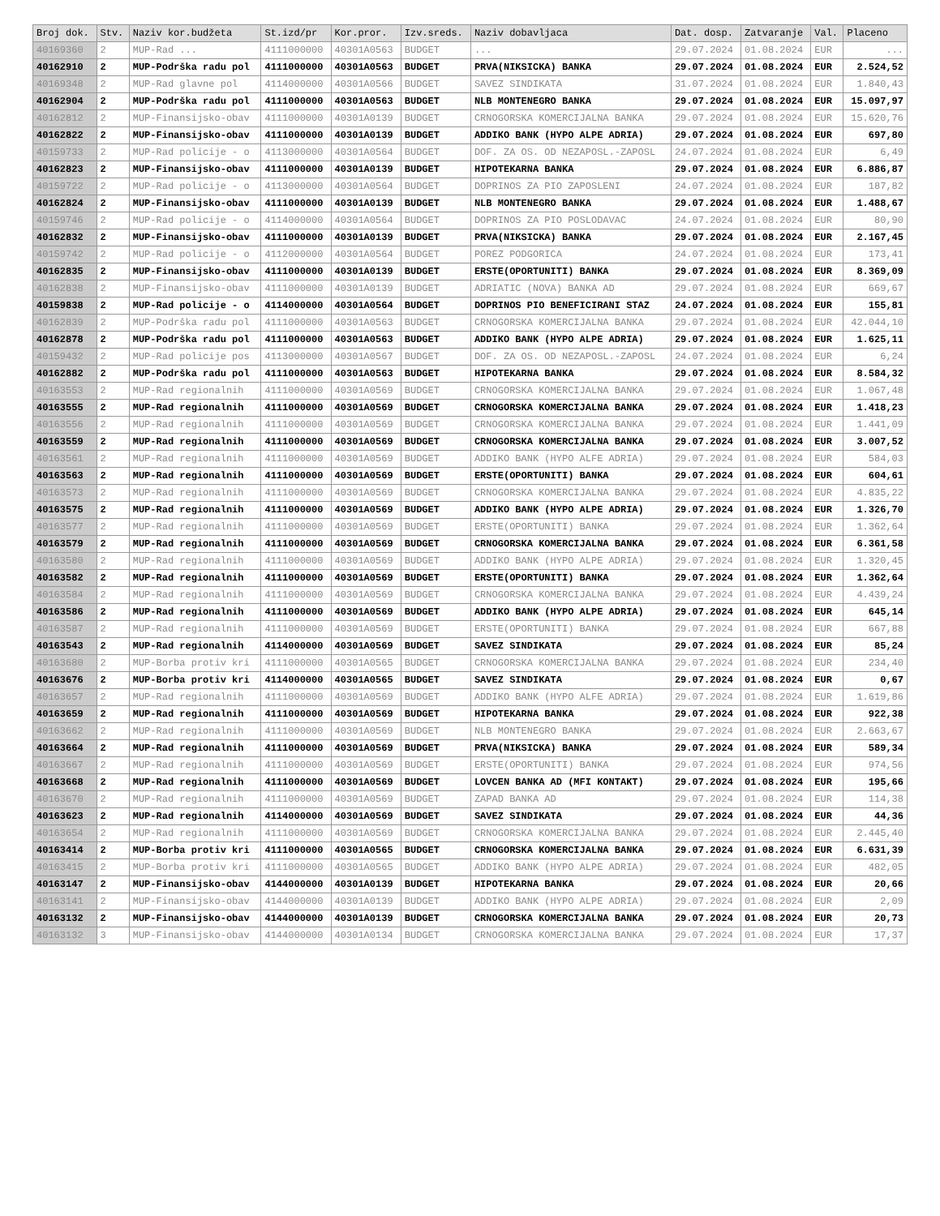| Broj dok. | Stv. | Naziv kor.budžeta | St.izd/pr | Kor.pror. | Izv.sreds. | Naziv dobavljaca | Dat. dosp. | Zatvaranje | Val. | Placeno |
| --- | --- | --- | --- | --- | --- | --- | --- | --- | --- | --- |
| 40169360 | 2 | MUP-Rad ... | 4111000000 | 40301A0563 | BUDGET | ... | 29.07.2024 | 01.08.2024 | EUR | ... |
| 40162910 | 2 | MUP-Podrška radu pol | 4111000000 | 40301A0563 | BUDGET | PRVA(NIKSICKA) BANKA | 29.07.2024 | 01.08.2024 | EUR | 2.524,52 |
| 40169348 | 2 | MUP-Rad glavne pol | 4114000000 | 40301A0566 | BUDGET | SAVEZ SINDIKATA | 31.07.2024 | 01.08.2024 | EUR | 1.840,43 |
| 40162904 | 2 | MUP-Podrška radu pol | 4111000000 | 40301A0563 | BUDGET | NLB MONTENEGRO BANKA | 29.07.2024 | 01.08.2024 | EUR | 15.097,97 |
| 40162812 | 2 | MUP-Finansijsko-obav | 4111000000 | 40301A0139 | BUDGET | CRNOGORSKA KOMERCIJALNA BANKA | 29.07.2024 | 01.08.2024 | EUR | 15.620,76 |
| 40162822 | 2 | MUP-Finansijsko-obav | 4111000000 | 40301A0139 | BUDGET | ADDIKO BANK (HYPO ALPE ADRIA) | 29.07.2024 | 01.08.2024 | EUR | 697,80 |
| 40159733 | 2 | MUP-Rad policije - o | 4113000000 | 40301A0564 | BUDGET | DOF. ZA OS. OD NEZAPOSL.-ZAPOSL | 24.07.2024 | 01.08.2024 | EUR | 6,49 |
| 40162823 | 2 | MUP-Finansijsko-obav | 4111000000 | 40301A0139 | BUDGET | HIPOTEKARNA BANKA | 29.07.2024 | 01.08.2024 | EUR | 6.886,87 |
| 40159722 | 2 | MUP-Rad policije - o | 4113000000 | 40301A0564 | BUDGET | DOPRINOS ZA PIO ZAPOSLENI | 24.07.2024 | 01.08.2024 | EUR | 187,82 |
| 40162824 | 2 | MUP-Finansijsko-obav | 4111000000 | 40301A0139 | BUDGET | NLB MONTENEGRO BANKA | 29.07.2024 | 01.08.2024 | EUR | 1.488,67 |
| 40159746 | 2 | MUP-Rad policije - o | 4114000000 | 40301A0564 | BUDGET | DOPRINOS ZA PIO POSLODAVAC | 24.07.2024 | 01.08.2024 | EUR | 80,90 |
| 40162832 | 2 | MUP-Finansijsko-obav | 4111000000 | 40301A0139 | BUDGET | PRVA(NIKSICKA) BANKA | 29.07.2024 | 01.08.2024 | EUR | 2.167,45 |
| 40159742 | 2 | MUP-Rad policije - o | 4112000000 | 40301A0564 | BUDGET | POREZ PODGORICA | 24.07.2024 | 01.08.2024 | EUR | 173,41 |
| 40162835 | 2 | MUP-Finansijsko-obav | 4111000000 | 40301A0139 | BUDGET | ERSTE(OPORTUNITI) BANKA | 29.07.2024 | 01.08.2024 | EUR | 8.369,09 |
| 40162838 | 2 | MUP-Finansijsko-obav | 4111000000 | 40301A0139 | BUDGET | ADRIATIC (NOVA) BANKA AD | 29.07.2024 | 01.08.2024 | EUR | 669,67 |
| 40159838 | 2 | MUP-Rad policije - o | 4114000000 | 40301A0564 | BUDGET | DOPRINOS PIO BENEFICIRANI STAZ | 24.07.2024 | 01.08.2024 | EUR | 155,81 |
| 40162839 | 2 | MUP-Podrška radu pol | 4111000000 | 40301A0563 | BUDGET | CRNOGORSKA KOMERCIJALNA BANKA | 29.07.2024 | 01.08.2024 | EUR | 42.044,10 |
| 40162878 | 2 | MUP-Podrška radu pol | 4111000000 | 40301A0563 | BUDGET | ADDIKO BANK (HYPO ALPE ADRIA) | 29.07.2024 | 01.08.2024 | EUR | 1.625,11 |
| 40159432 | 2 | MUP-Rad policije pos | 4113000000 | 40301A0567 | BUDGET | DOF. ZA OS. OD NEZAPOSL.-ZAPOSL | 24.07.2024 | 01.08.2024 | EUR | 6,24 |
| 40162882 | 2 | MUP-Podrška radu pol | 4111000000 | 40301A0563 | BUDGET | HIPOTEKARNA BANKA | 29.07.2024 | 01.08.2024 | EUR | 8.584,32 |
| 40163553 | 2 | MUP-Rad regionalnih | 4111000000 | 40301A0569 | BUDGET | CRNOGORSKA KOMERCIJALNA BANKA | 29.07.2024 | 01.08.2024 | EUR | 1.067,48 |
| 40163555 | 2 | MUP-Rad regionalnih | 4111000000 | 40301A0569 | BUDGET | CRNOGORSKA KOMERCIJALNA BANKA | 29.07.2024 | 01.08.2024 | EUR | 1.418,23 |
| 40163556 | 2 | MUP-Rad regionalnih | 4111000000 | 40301A0569 | BUDGET | CRNOGORSKA KOMERCIJALNA BANKA | 29.07.2024 | 01.08.2024 | EUR | 1.441,09 |
| 40163559 | 2 | MUP-Rad regionalnih | 4111000000 | 40301A0569 | BUDGET | CRNOGORSKA KOMERCIJALNA BANKA | 29.07.2024 | 01.08.2024 | EUR | 3.007,52 |
| 40163561 | 2 | MUP-Rad regionalnih | 4111000000 | 40301A0569 | BUDGET | ADDIKO BANK (HYPO ALFE ADRIA) | 29.07.2024 | 01.08.2024 | EUR | 584,03 |
| 40163563 | 2 | MUP-Rad regionalnih | 4111000000 | 40301A0569 | BUDGET | ERSTE(OPORTUNITI) BANKA | 29.07.2024 | 01.08.2024 | EUR | 604,61 |
| 40163573 | 2 | MUP-Rad regionalnih | 4111000000 | 40301A0569 | BUDGET | CRNOGORSKA KOMERCIJALNA BANKA | 29.07.2024 | 01.08.2024 | EUR | 4.835,22 |
| 40163575 | 2 | MUP-Rad regionalnih | 4111000000 | 40301A0569 | BUDGET | ADDIKO BANK (HYPO ALPE ADRIA) | 29.07.2024 | 01.08.2024 | EUR | 1.326,70 |
| 40163577 | 2 | MUP-Rad regionalnih | 4111000000 | 40301A0569 | BUDGET | ERSTE(OPORTUNITI) BANKA | 29.07.2024 | 01.08.2024 | EUR | 1.362,64 |
| 40163579 | 2 | MUP-Rad regionalnih | 4111000000 | 40301A0569 | BUDGET | CRNOGORSKA KOMERCIJALNA BANKA | 29.07.2024 | 01.08.2024 | EUR | 6.361,58 |
| 40163580 | 2 | MUP-Rad regionalnih | 4111000000 | 40301A0569 | BUDGET | ADDIKO BANK (HYPO ALPE ADRIA) | 29.07.2024 | 01.08.2024 | EUR | 1.320,45 |
| 40163582 | 2 | MUP-Rad regionalnih | 4111000000 | 40301A0569 | BUDGET | ERSTE(OPORTUNITI) BANKA | 29.07.2024 | 01.08.2024 | EUR | 1.362,64 |
| 40163584 | 2 | MUP-Rad regionalnih | 4111000000 | 40301A0569 | BUDGET | CRNOGORSKA KOMERCIJALNA BANKA | 29.07.2024 | 01.08.2024 | EUR | 4.439,24 |
| 40163586 | 2 | MUP-Rad regionalnih | 4111000000 | 40301A0569 | BUDGET | ADDIKO BANK (HYPO ALPE ADRIA) | 29.07.2024 | 01.08.2024 | EUR | 645,14 |
| 40163587 | 2 | MUP-Rad regionalnih | 4111000000 | 40301A0569 | BUDGET | ERSTE(OPORTUNITI) BANKA | 29.07.2024 | 01.08.2024 | EUR | 667,88 |
| 40163543 | 2 | MUP-Rad regionalnih | 4114000000 | 40301A0569 | BUDGET | SAVEZ SINDIKATA | 29.07.2024 | 01.08.2024 | EUR | 85,24 |
| 40163680 | 2 | MUP-Borba protiv kri | 4111000000 | 40301A0565 | BUDGET | CRNOGORSKA KOMERCIJALNA BANKA | 29.07.2024 | 01.08.2024 | EUR | 234,40 |
| 40163676 | 2 | MUP-Borba protiv kri | 4114000000 | 40301A0565 | BUDGET | SAVEZ SINDIKATA | 29.07.2024 | 01.08.2024 | EUR | 0,67 |
| 40163657 | 2 | MUP-Rad regionalnih | 4111000000 | 40301A0569 | BUDGET | ADDIKO BANK (HYPO ALFE ADRIA) | 29.07.2024 | 01.08.2024 | EUR | 1.619,86 |
| 40163659 | 2 | MUP-Rad regionalnih | 4111000000 | 40301A0569 | BUDGET | HIPOTEKARNA BANKA | 29.07.2024 | 01.08.2024 | EUR | 922,38 |
| 40163662 | 2 | MUP-Rad regionalnih | 4111000000 | 40301A0569 | BUDGET | NLB MONTENEGRO BANKA | 29.07.2024 | 01.08.2024 | EUR | 2.663,67 |
| 40163664 | 2 | MUP-Rad regionalnih | 4111000000 | 40301A0569 | BUDGET | PRVA(NIKSICKA) BANKA | 29.07.2024 | 01.08.2024 | EUR | 589,34 |
| 40163667 | 2 | MUP-Rad regionalnih | 4111000000 | 40301A0569 | BUDGET | ERSTE(OPORTUNITI) BANKA | 29.07.2024 | 01.08.2024 | EUR | 974,56 |
| 40163668 | 2 | MUP-Rad regionalnih | 4111000000 | 40301A0569 | BUDGET | LOVCEN BANKA AD (MFI KONTAKT) | 29.07.2024 | 01.08.2024 | EUR | 195,66 |
| 40163670 | 2 | MUP-Rad regionalnih | 4111000000 | 40301A0569 | BUDGET | ZAPAD BANKA AD | 29.07.2024 | 01.08.2024 | EUR | 114,38 |
| 40163623 | 2 | MUP-Rad regionalnih | 4114000000 | 40301A0569 | BUDGET | SAVEZ SINDIKATA | 29.07.2024 | 01.08.2024 | EUR | 44,36 |
| 40163654 | 2 | MUP-Rad regionalnih | 4111000000 | 40301A0569 | BUDGET | CRNOGORSKA KOMERCIJALNA BANKA | 29.07.2024 | 01.08.2024 | EUR | 2.445,40 |
| 40163414 | 2 | MUP-Borba protiv kri | 4111000000 | 40301A0565 | BUDGET | CRNOGORSKA KOMERCIJALNA BANKA | 29.07.2024 | 01.08.2024 | EUR | 6.631,39 |
| 40163415 | 2 | MUP-Borba protiv kri | 4111000000 | 40301A0565 | BUDGET | ADDIKO BANK (HYPO ALPE ADRIA) | 29.07.2024 | 01.08.2024 | EUR | 482,05 |
| 40163147 | 2 | MUP-Finansijsko-obav | 4144000000 | 40301A0139 | BUDGET | HIPOTEKARNA BANKA | 29.07.2024 | 01.08.2024 | EUR | 20,66 |
| 40163141 | 2 | MUP-Finansijsko-obav | 4144000000 | 40301A0139 | BUDGET | ADDIKO BANK (HYPO ALPE ADRIA) | 29.07.2024 | 01.08.2024 | EUR | 2,09 |
| 40163132 | 2 | MUP-Finansijsko-obav | 4144000000 | 40301A0139 | BUDGET | CRNOGORSKA KOMERCIJALNA BANKA | 29.07.2024 | 01.08.2024 | EUR | 20,73 |
| 40163132 | 3 | MUP-Finansijsko-obav | 4144000000 | 40301A0134 | BUDGET | CRNOGORSKA KOMERCIJALNA BANKA | 29.07.2024 | 01.08.2024 | EUR | 17,37 |